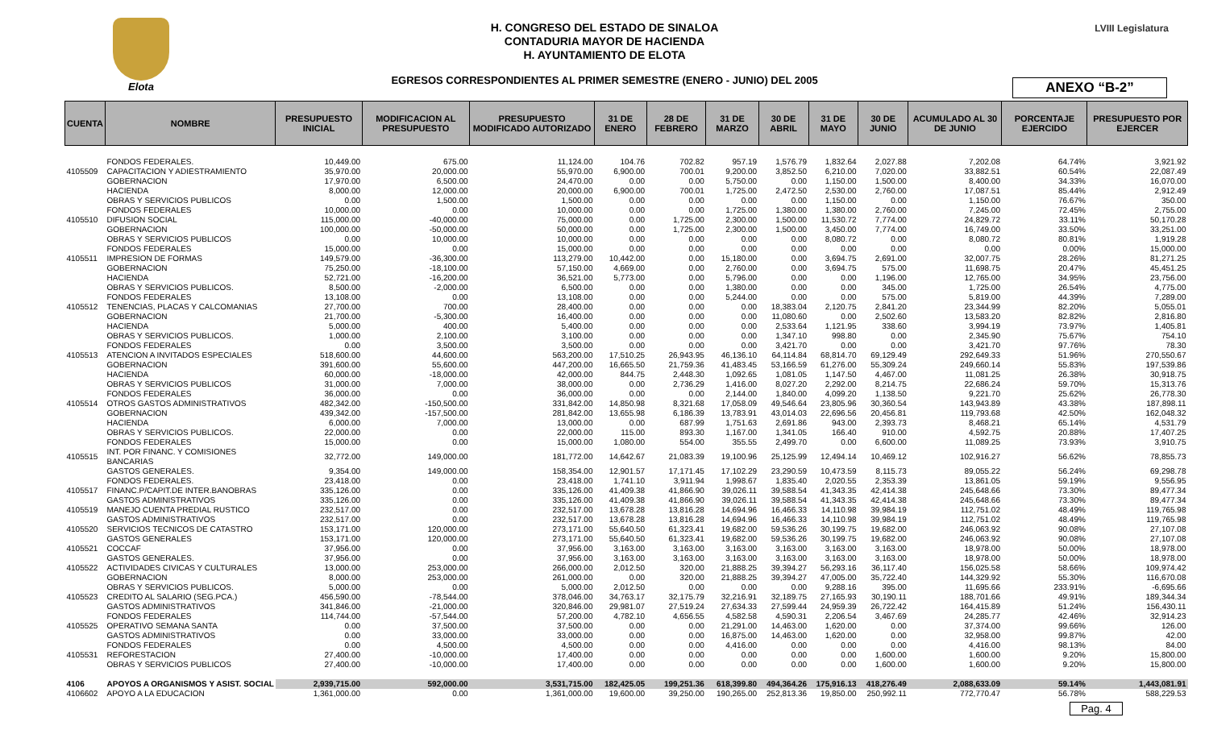Elota
H. CONGRESO DEL ESTADO DE SINALOA
CONTADURIA MAYOR DE HACIENDA
H. AYUNTAMIENTO DE ELOTA
EGRESOS CORRESPONDIENTES AL PRIMER SEMESTRE (ENERO - JUNIO) DEL 2005
LVIII Legislatura
ANEXO “B-2”
| CUENTA | NOMBRE | PRESUPUESTO INICIAL | MODIFICACION AL PRESUPUESTO | PRESUPUESTO MODIFICADO AUTORIZADO | 31 DE ENERO | 28 DE FEBRERO | 31 DE MARZO | 30 DE ABRIL | 31 DE MAYO | 30 DE JUNIO | ACUMULADO AL 30 DE JUNIO | PORCENTAJE EJERCIDO | PRESUPUESTO POR EJERCER |
| --- | --- | --- | --- | --- | --- | --- | --- | --- | --- | --- | --- | --- | --- |
| | FONDOS FEDERALES. | 10,449.00 | 675.00 | 11,124.00 | 104.76 | 702.82 | 957.19 | 1,576.79 | 1,832.64 | 2,027.88 | 7,202.08 | 64.74% | 3,921.92 |
| 4105509 | CAPACITACION Y ADIESTRAMIENTO | 35,970.00 | 20,000.00 | 55,970.00 | 6,900.00 | 700.01 | 9,200.00 | 3,852.50 | 6,210.00 | 7,020.00 | 33,882.51 | 60.54% | 22,087.49 |
| | GOBERNACION | 17,970.00 | 6,500.00 | 24,470.00 | 0.00 | 0.00 | 5,750.00 | 0.00 | 1,150.00 | 1,500.00 | 8,400.00 | 34.33% | 16,070.00 |
| | HACIENDA | 8,000.00 | 12,000.00 | 20,000.00 | 6,900.00 | 700.01 | 1,725.00 | 2,472.50 | 2,530.00 | 2,760.00 | 17,087.51 | 85.44% | 2,912.49 |
| | OBRAS Y SERVICIOS PUBLICOS | 0.00 | 1,500.00 | 1,500.00 | 0.00 | 0.00 | 0.00 | 0.00 | 1,150.00 | 0.00 | 1,150.00 | 76.67% | 350.00 |
| | FONDOS FEDERALES | 10,000.00 | 0.00 | 10,000.00 | 0.00 | 0.00 | 1,725.00 | 1,380.00 | 1,380.00 | 2,760.00 | 7,245.00 | 72.45% | 2,755.00 |
| 4105510 | DIFUSION SOCIAL | 115,000.00 | -40,000.00 | 75,000.00 | 0.00 | 1,725.00 | 2,300.00 | 1,500.00 | 11,530.72 | 7,774.00 | 24,829.72 | 33.11% | 50,170.28 |
| | GOBERNACION | 100,000.00 | -50,000.00 | 50,000.00 | 0.00 | 1,725.00 | 2,300.00 | 1,500.00 | 3,450.00 | 7,774.00 | 16,749.00 | 33.50% | 33,251.00 |
| | OBRAS Y SERVICIOS PUBLICOS | 0.00 | 10,000.00 | 10,000.00 | 0.00 | 0.00 | 0.00 | 0.00 | 8,080.72 | 0.00 | 8,080.72 | 80.81% | 1,919.28 |
| | FONDOS FEDERALES | 15,000.00 | 0.00 | 15,000.00 | 0.00 | 0.00 | 0.00 | 0.00 | 0.00 | 0.00 | 0.00 | 0.00% | 15,000.00 |
| 4105511 | IMPRESION DE FORMAS | 149,579.00 | -36,300.00 | 113,279.00 | 10,442.00 | 0.00 | 15,180.00 | 0.00 | 3,694.75 | 2,691.00 | 32,007.75 | 28.26% | 81,271.25 |
| | GOBERNACION | 75,250.00 | -18,100.00 | 57,150.00 | 4,669.00 | 0.00 | 2,760.00 | 0.00 | 3,694.75 | 575.00 | 11,698.75 | 20.47% | 45,451.25 |
| | HACIENDA | 52,721.00 | -16,200.00 | 36,521.00 | 5,773.00 | 0.00 | 5,796.00 | 0.00 | 0.00 | 1,196.00 | 12,765.00 | 34.95% | 23,756.00 |
| | OBRAS Y SERVICIOS PUBLICOS. | 8,500.00 | -2,000.00 | 6,500.00 | 0.00 | 0.00 | 1,380.00 | 0.00 | 0.00 | 345.00 | 1,725.00 | 26.54% | 4,775.00 |
| | FONDOS FEDERALES | 13,108.00 | 0.00 | 13,108.00 | 0.00 | 0.00 | 5,244.00 | 0.00 | 0.00 | 575.00 | 5,819.00 | 44.39% | 7,289.00 |
| 4105512 | TENENCIAS, PLACAS Y CALCOMANIAS | 27,700.00 | 700.00 | 28,400.00 | 0.00 | 0.00 | 0.00 | 18,383.04 | 2,120.75 | 2,841.20 | 23,344.99 | 82.20% | 5,055.01 |
| | GOBERNACION | 21,700.00 | -5,300.00 | 16,400.00 | 0.00 | 0.00 | 0.00 | 11,080.60 | 0.00 | 2,502.60 | 13,583.20 | 82.82% | 2,816.80 |
| | HACIENDA | 5,000.00 | 400.00 | 5,400.00 | 0.00 | 0.00 | 0.00 | 2,533.64 | 1,121.95 | 338.60 | 3,994.19 | 73.97% | 1,405.81 |
| | OBRAS Y SERVICIOS PUBLICOS. | 1,000.00 | 2,100.00 | 3,100.00 | 0.00 | 0.00 | 0.00 | 1,347.10 | 998.80 | 0.00 | 2,345.90 | 75.67% | 754.10 |
| | FONDOS FEDERALES | 0.00 | 3,500.00 | 3,500.00 | 0.00 | 0.00 | 0.00 | 3,421.70 | 0.00 | 0.00 | 3,421.70 | 97.76% | 78.30 |
| 4105513 | ATENCION A INVITADOS ESPECIALES | 518,600.00 | 44,600.00 | 563,200.00 | 17,510.25 | 26,943.95 | 46,136.10 | 64,114.84 | 68,814.70 | 69,129.49 | 292,649.33 | 51.96% | 270,550.67 |
| | GOBERNACION | 391,600.00 | 55,600.00 | 447,200.00 | 16,665.50 | 21,759.36 | 41,483.45 | 53,166.59 | 61,276.00 | 55,309.24 | 249,660.14 | 55.83% | 197,539.86 |
| | HACIENDA | 60,000.00 | -18,000.00 | 42,000.00 | 844.75 | 2,448.30 | 1,092.65 | 1,081.05 | 1,147.50 | 4,467.00 | 11,081.25 | 26.38% | 30,918.75 |
| | OBRAS Y SERVICIOS PUBLICOS | 31,000.00 | 7,000.00 | 38,000.00 | 0.00 | 2,736.29 | 1,416.00 | 8,027.20 | 2,292.00 | 8,214.75 | 22,686.24 | 59.70% | 15,313.76 |
| | FONDOS FEDERALES | 36,000.00 | 0.00 | 36,000.00 | 0.00 | 0.00 | 2,144.00 | 1,840.00 | 4,099.20 | 1,138.50 | 9,221.70 | 25.62% | 26,778.30 |
| 4105514 | OTROS GASTOS ADMINISTRATIVOS | 482,342.00 | -150,500.00 | 331,842.00 | 14,850.98 | 8,321.68 | 17,058.09 | 49,546.64 | 23,805.96 | 30,360.54 | 143,943.89 | 43.38% | 187,898.11 |
| | GOBERNACION | 439,342.00 | -157,500.00 | 281,842.00 | 13,655.98 | 6,186.39 | 13,783.91 | 43,014.03 | 22,696.56 | 20,456.81 | 119,793.68 | 42.50% | 162,048.32 |
| | HACIENDA | 6,000.00 | 7,000.00 | 13,000.00 | 0.00 | 687.99 | 1,751.63 | 2,691.86 | 943.00 | 2,393.73 | 8,468.21 | 65.14% | 4,531.79 |
| | OBRAS Y SERVICIOS PUBLICOS. | 22,000.00 | 0.00 | 22,000.00 | 115.00 | 893.30 | 1,167.00 | 1,341.05 | 166.40 | 910.00 | 4,592.75 | 20.88% | 17,407.25 |
| | FONDOS FEDERALES | 15,000.00 | 0.00 | 15,000.00 | 1,080.00 | 554.00 | 355.55 | 2,499.70 | 0.00 | 6,600.00 | 11,089.25 | 73.93% | 3,910.75 |
| 4105515 | INT. POR FINANC. Y COMISIONES BANCARIAS | 32,772.00 | 149,000.00 | 181,772.00 | 14,642.67 | 21,083.39 | 19,100.96 | 25,125.99 | 12,494.14 | 10,469.12 | 102,916.27 | 56.62% | 78,855.73 |
| | GASTOS GENERALES. | 9,354.00 | 149,000.00 | 158,354.00 | 12,901.57 | 17,171.45 | 17,102.29 | 23,290.59 | 10,473.59 | 8,115.73 | 89,055.22 | 56.24% | 69,298.78 |
| | FONDOS FEDERALES. | 23,418.00 | 0.00 | 23,418.00 | 1,741.10 | 3,911.94 | 1,998.67 | 1,835.40 | 2,020.55 | 2,353.39 | 13,861.05 | 59.19% | 9,556.95 |
| 4105517 | FINANC.P/CAPIT.DE INTER.BANOBRAS | 335,126.00 | 0.00 | 335,126.00 | 41,409.38 | 41,866.90 | 39,026.11 | 39,588.54 | 41,343.35 | 42,414.38 | 245,648.66 | 73.30% | 89,477.34 |
| | GASTOS ADMINISTRATIVOS | 335,126.00 | 0.00 | 335,126.00 | 41,409.38 | 41,866.90 | 39,026.11 | 39,588.54 | 41,343.35 | 42,414.38 | 245,648.66 | 73.30% | 89,477.34 |
| 4105519 | MANEJO CUENTA PREDIAL RUSTICO | 232,517.00 | 0.00 | 232,517.00 | 13,678.28 | 13,816.28 | 14,694.96 | 16,466.33 | 14,110.98 | 39,984.19 | 112,751.02 | 48.49% | 119,765.98 |
| | GASTOS ADMINISTRATIVOS | 232,517.00 | 0.00 | 232,517.00 | 13,678.28 | 13,816.28 | 14,694.96 | 16,466.33 | 14,110.98 | 39,984.19 | 112,751.02 | 48.49% | 119,765.98 |
| 4105520 | SERVICIOS TECNICOS DE CATASTRO | 153,171.00 | 120,000.00 | 273,171.00 | 55,640.50 | 61,323.41 | 19,682.00 | 59,536.26 | 30,199.75 | 19,682.00 | 246,063.92 | 90.08% | 27,107.08 |
| | GASTOS GENERALES | 153,171.00 | 120,000.00 | 273,171.00 | 55,640.50 | 61,323.41 | 19,682.00 | 59,536.26 | 30,199.75 | 19,682.00 | 246,063.92 | 90.08% | 27,107.08 |
| 4105521 | COCCAF | 37,956.00 | 0.00 | 37,956.00 | 3,163.00 | 3,163.00 | 3,163.00 | 3,163.00 | 3,163.00 | 3,163.00 | 18,978.00 | 50.00% | 18,978.00 |
| | GASTOS GENERALES. | 37,956.00 | 0.00 | 37,956.00 | 3,163.00 | 3,163.00 | 3,163.00 | 3,163.00 | 3,163.00 | 3,163.00 | 18,978.00 | 50.00% | 18,978.00 |
| 4105522 | ACTIVIDADES CIVICAS Y CULTURALES | 13,000.00 | 253,000.00 | 266,000.00 | 2,012.50 | 320.00 | 21,888.25 | 39,394.27 | 56,293.16 | 36,117.40 | 156,025.58 | 58.66% | 109,974.42 |
| | GOBERNACION | 8,000.00 | 253,000.00 | 261,000.00 | 0.00 | 320.00 | 21,888.25 | 39,394.27 | 47,005.00 | 35,722.40 | 144,329.92 | 55.30% | 116,670.08 |
| | OBRAS Y SERVICIOS PUBLICOS. | 5,000.00 | 0.00 | 5,000.00 | 2,012.50 | 0.00 | 0.00 | 0.00 | 9,288.16 | 395.00 | 11,695.66 | 233.91% | -6,695.66 |
| 4105523 | CREDITO AL SALARIO (SEG.PCA.) | 456,590.00 | -78,544.00 | 378,046.00 | 34,763.17 | 32,175.79 | 32,216.91 | 32,189.75 | 27,165.93 | 30,190.11 | 188,701.66 | 49.91% | 189,344.34 |
| | GASTOS ADMINISTRATIVOS | 341,846.00 | -21,000.00 | 320,846.00 | 29,981.07 | 27,519.24 | 27,634.33 | 27,599.44 | 24,959.39 | 26,722.42 | 164,415.89 | 51.24% | 156,430.11 |
| | FONDOS FEDERALES | 114,744.00 | -57,544.00 | 57,200.00 | 4,782.10 | 4,656.55 | 4,582.58 | 4,590.31 | 2,206.54 | 3,467.69 | 24,285.77 | 42.46% | 32,914.23 |
| 4105525 | OPERATIVO SEMANA SANTA | 0.00 | 37,500.00 | 37,500.00 | 0.00 | 0.00 | 21,291.00 | 14,463.00 | 1,620.00 | 0.00 | 37,374.00 | 99.66% | 126.00 |
| | GASTOS ADMINISTRATIVOS | 0.00 | 33,000.00 | 33,000.00 | 0.00 | 0.00 | 16,875.00 | 14,463.00 | 1,620.00 | 0.00 | 32,958.00 | 99.87% | 42.00 |
| | FONDOS FEDERALES | 0.00 | 4,500.00 | 4,500.00 | 0.00 | 0.00 | 4,416.00 | 0.00 | 0.00 | 0.00 | 4,416.00 | 98.13% | 84.00 |
| 4105531 | REFORESTACION | 27,400.00 | -10,000.00 | 17,400.00 | 0.00 | 0.00 | 0.00 | 0.00 | 0.00 | 1,600.00 | 1,600.00 | 9.20% | 15,800.00 |
| | OBRAS Y SERVICIOS PUBLICOS | 27,400.00 | -10,000.00 | 17,400.00 | 0.00 | 0.00 | 0.00 | 0.00 | 0.00 | 1,600.00 | 1,600.00 | 9.20% | 15,800.00 |
| 4106 | APOYOS A ORGANISMOS Y ASIST. SOCIAL | 2,939,715.00 | 592,000.00 | 3,531,715.00 | 182,425.05 | 199,251.36 | 618,399.80 | 494,364.26 | 175,916.13 | 418,276.49 | 2,088,633.09 | 59.14% | 1,443,081.91 |
| 4106602 | APOYO A LA EDUCACION | 1,361,000.00 | 0.00 | 1,361,000.00 | 19,600.00 | 39,250.00 | 190,265.00 | 252,813.36 | 19,850.00 | 250,992.11 | 772,770.47 | 56.78% | 588,229.53 |
Pag. 4